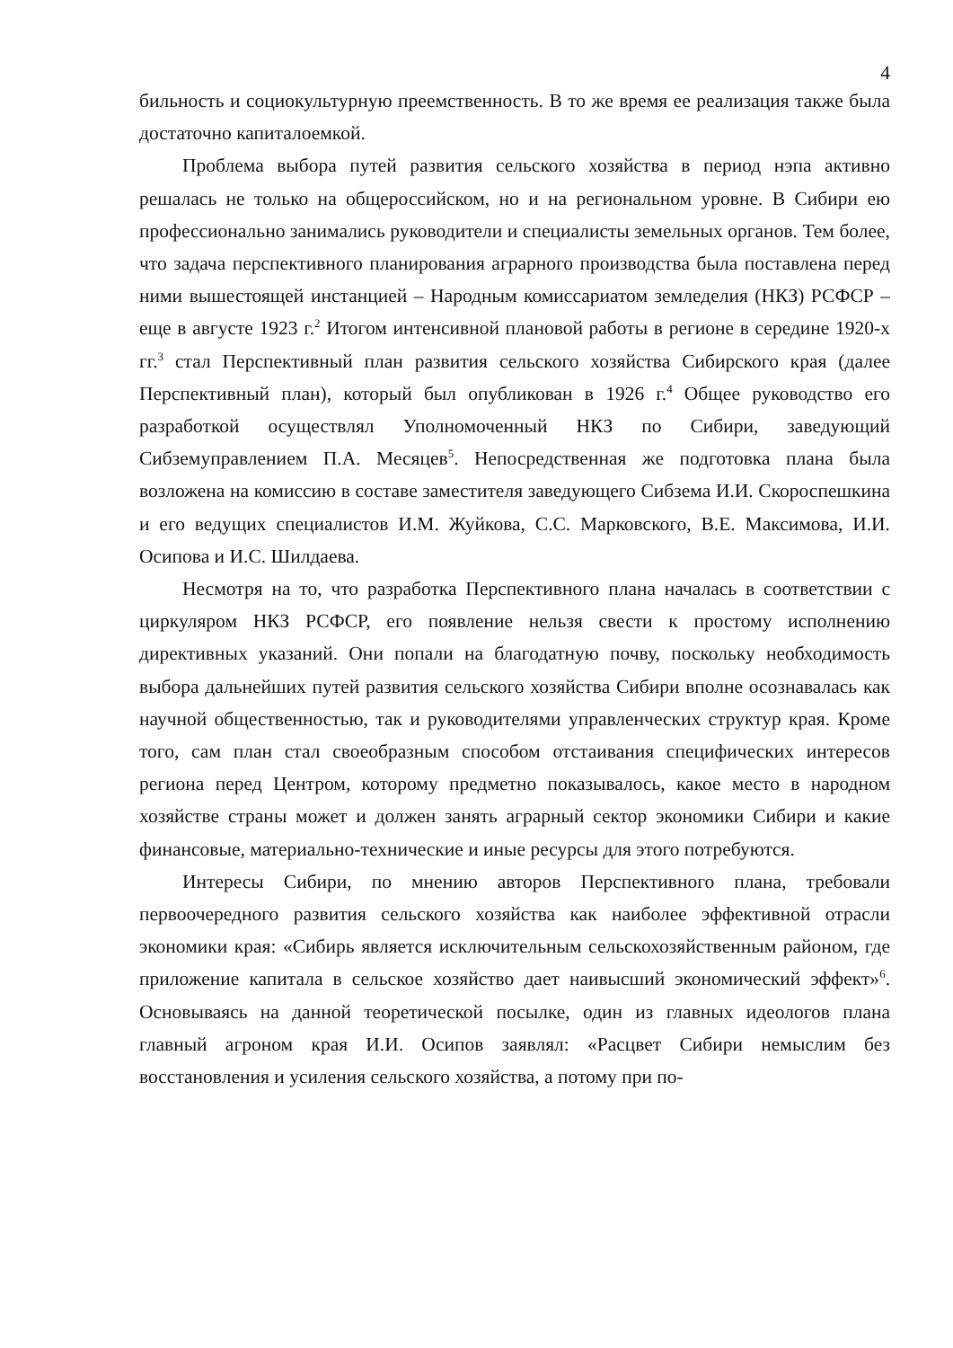4
бильность и социокультурную преемственность. В то же время ее реализация также была достаточно капиталоемкой.
Проблема выбора путей развития сельского хозяйства в период нэпа активно решалась не только на общероссийском, но и на региональном уровне. В Сибири ею профессионально занимались руководители и специалисты земельных органов. Тем более, что задача перспективного планирования аграрного производства была поставлена перед ними вышестоящей инстанцией – Народным комиссариатом земледелия (НКЗ) РСФСР – еще в августе 1923 г.<sup>2</sup> Итогом интенсивной плановой работы в регионе в середине 1920-х гг.<sup>3</sup> стал Перспективный план развития сельского хозяйства Сибирского края (далее Перспективный план), который был опубликован в 1926 г.<sup>4</sup> Общее руководство его разработкой осуществлял Уполномоченный НКЗ по Сибири, заведующий Сибземуправлением П.А. Месяцев<sup>5</sup>. Непосредственная же подготовка плана была возложена на комиссию в составе заместителя заведующего Сибзема И.И. Скороспешкина и его ведущих специалистов И.М. Жуйкова, С.С. Марковского, В.Е. Максимова, И.И. Осипова и И.С. Шилдаева.
Несмотря на то, что разработка Перспективного плана началась в соответствии с циркуляром НКЗ РСФСР, его появление нельзя свести к простому исполнению директивных указаний. Они попали на благодатную почву, поскольку необходимость выбора дальнейших путей развития сельского хозяйства Сибири вполне осознавалась как научной общественностью, так и руководителями управленческих структур края. Кроме того, сам план стал своеобразным способом отстаивания специфических интересов региона перед Центром, которому предметно показывалось, какое место в народном хозяйстве страны может и должен занять аграрный сектор экономики Сибири и какие финансовые, материально-технические и иные ресурсы для этого потребуются.
Интересы Сибири, по мнению авторов Перспективного плана, требовали первоочередного развития сельского хозяйства как наиболее эффективной отрасли экономики края: «Сибирь является исключительным сельскохозяйственным районом, где приложение капитала в сельское хозяйство дает наивысший экономический эффект»<sup>6</sup>. Основываясь на данной теоретической посылке, один из главных идеологов плана главный агроном края И.И. Осипов заявлял: «Расцвет Сибири немыслим без восстановления и усиления сельского хозяйства, а потому при по-